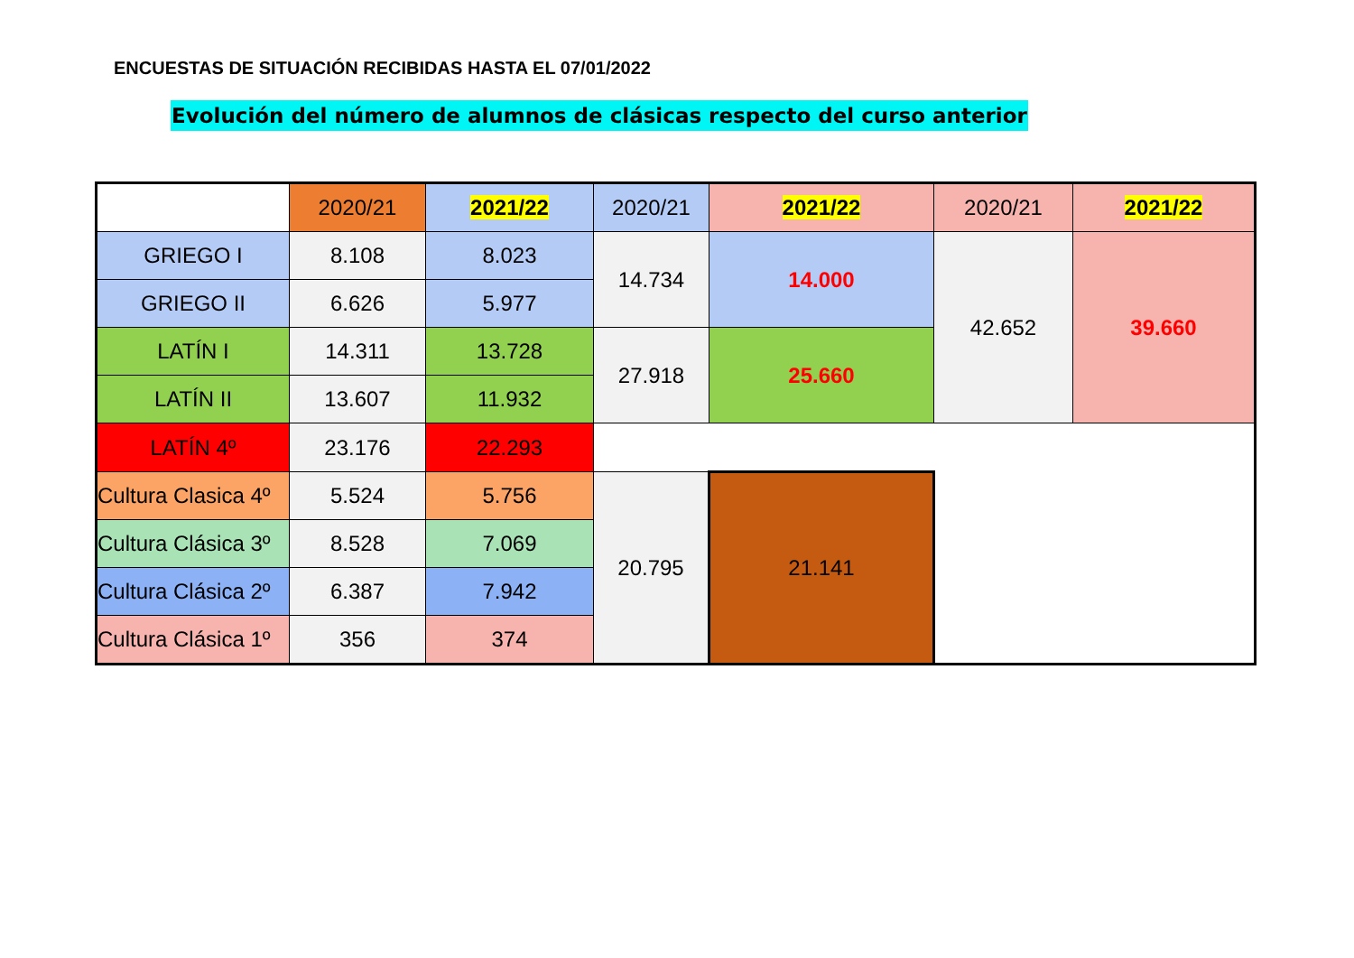ENCUESTAS DE SITUACIÓN RECIBIDAS HASTA EL 07/01/2022
Evolución del número de alumnos de clásicas respecto del curso anterior
| | 2020/21 | 2021/22 | 2020/21 | 2021/22 | 2020/21 | 2021/22 |
| --- | --- | --- | --- | --- | --- | --- |
| GRIEGO I | 8.108 | 8.023 | 14.734 | 14.000 | 42.652 | 39.660 |
| GRIEGO II | 6.626 | 5.977 | | | | |
| LATÍN I | 14.311 | 13.728 | 27.918 | 25.660 | | |
| LATÍN II | 13.607 | 11.932 | | | | |
| LATÍN 4º | 23.176 | 22.293 | | | | |
| Cultura Clasica 4º | 5.524 | 5.756 | 20.795 | 21.141 | | |
| Cultura Clásica 3º | 8.528 | 7.069 | | | | |
| Cultura Clásica 2º | 6.387 | 7.942 | | | | |
| Cultura Clásica 1º | 356 | 374 | | | | |